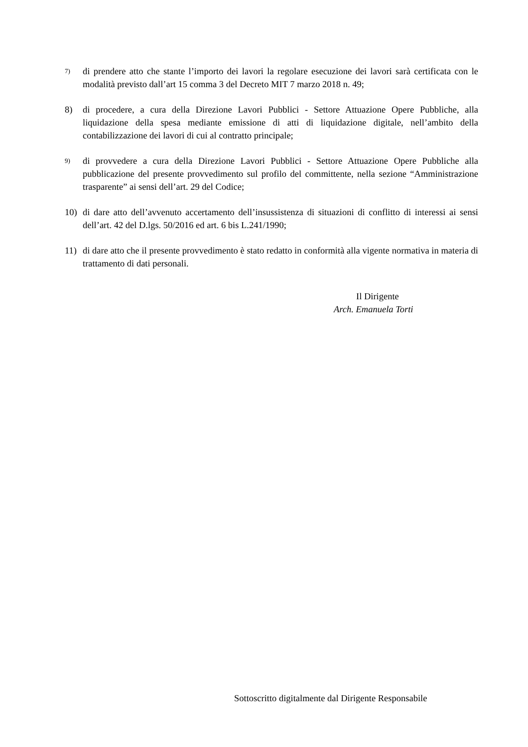7) di prendere atto che stante l’importo dei lavori la regolare esecuzione dei lavori sarà certificata con le modalità previsto dall’art 15 comma 3 del Decreto MIT 7 marzo 2018 n. 49;
8) di procedere, a cura della Direzione Lavori Pubblici - Settore Attuazione Opere Pubbliche, alla liquidazione della spesa mediante emissione di atti di liquidazione digitale, nell’ambito della contabilizzazione dei lavori di cui al contratto principale;
9) di provvedere a cura della Direzione Lavori Pubblici - Settore Attuazione Opere Pubbliche alla pubblicazione del presente provvedimento sul profilo del committente, nella sezione “Amministrazione trasparente” ai sensi dell’art. 29 del Codice;
10) di dare atto dell’avvenuto accertamento dell’insussistenza di situazioni di conflitto di interessi ai sensi dell’art. 42 del D.lgs. 50/2016 ed art. 6 bis L.241/1990;
11) di dare atto che il presente provvedimento è stato redatto in conformità alla vigente normativa in materia di trattamento di dati personali.
Il Dirigente
Arch. Emanuela Torti
Sottoscritto digitalmente dal Dirigente Responsabile